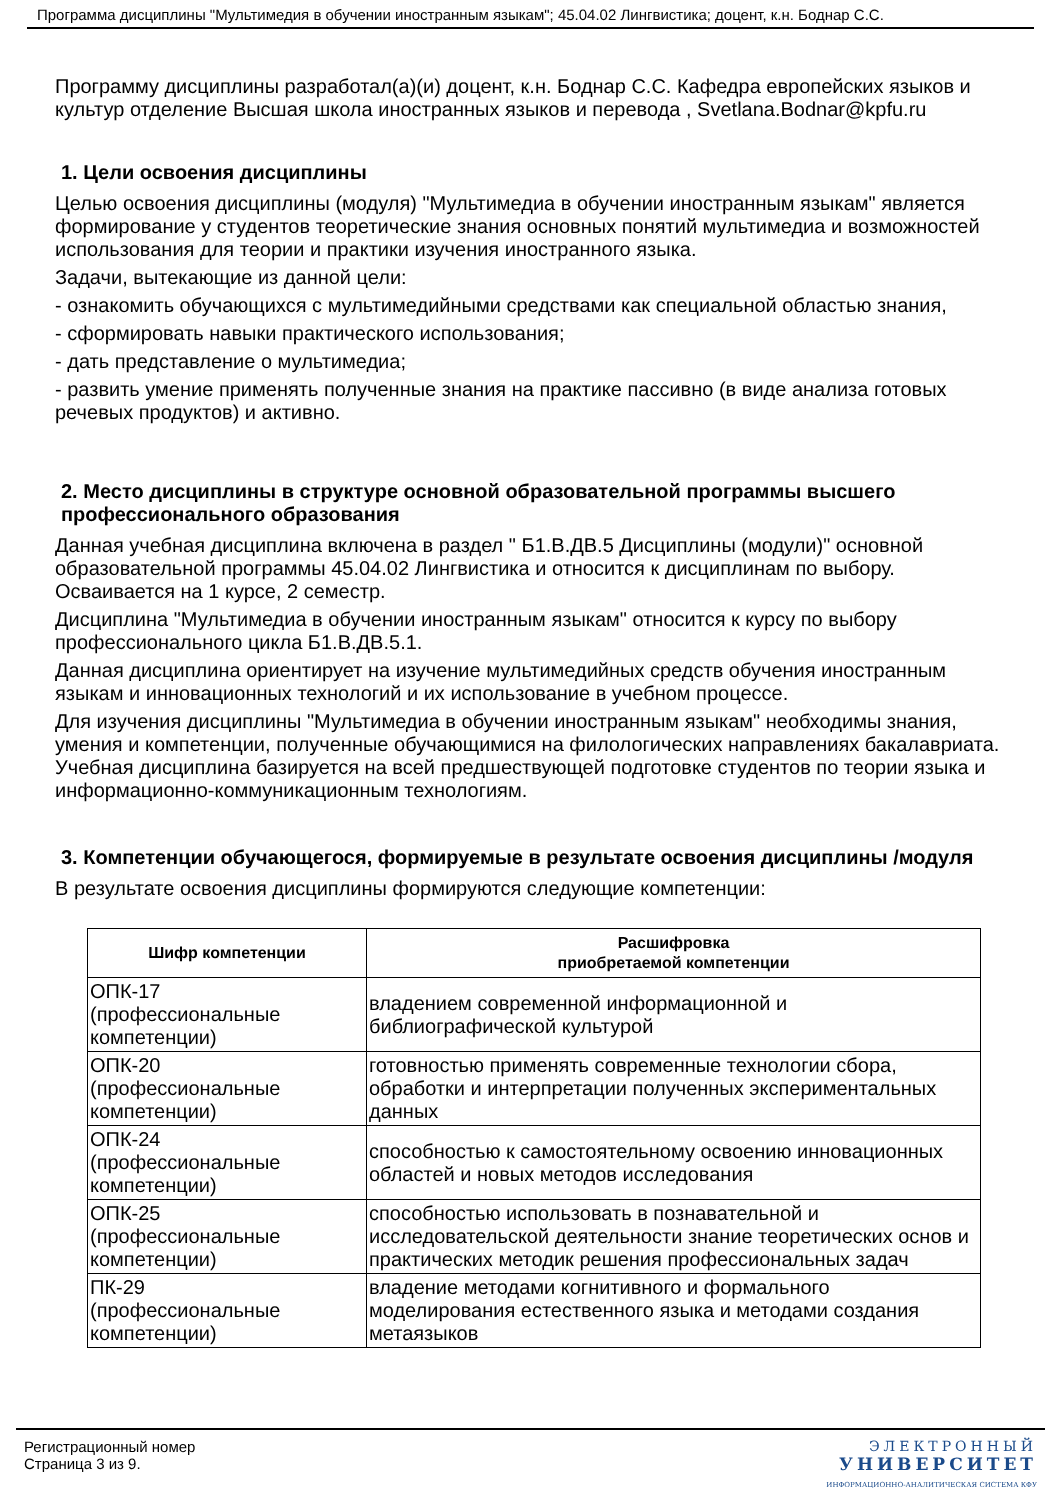Программа дисциплины "Мультимедия в обучении иностранным языкам"; 45.04.02 Лингвистика; доцент, к.н. Боднар С.С.
Программу дисциплины разработал(а)(и) доцент, к.н. Боднар С.С. Кафедра европейских языков и культур отделение Высшая школа иностранных языков и перевода , Svetlana.Bodnar@kpfu.ru
1. Цели освоения дисциплины
Целью освоения дисциплины (модуля) "Мультимедиа в обучении иностранным языкам" является формирование у студентов теоретические знания основных понятий мультимедиа и возможностей использования для теории и практики изучения иностранного языка.
Задачи, вытекающие из данной цели:
- ознакомить обучающихся с мультимедийными средствами как специальной областью знания,
- сформировать навыки практического использования;
- дать представление о мультимедиа;
- развить умение применять полученные знания на практике пассивно (в виде анализа готовых речевых продуктов) и активно.
2. Место дисциплины в структуре основной образовательной программы высшего профессионального образования
Данная учебная дисциплина включена в раздел " Б1.В.ДВ.5 Дисциплины (модули)" основной образовательной программы 45.04.02 Лингвистика и относится к дисциплинам по выбору. Осваивается на 1 курсе, 2 семестр.
Дисциплина "Мультимедиа в обучении иностранным языкам" относится к курсу по выбору профессионального цикла Б1.В.ДВ.5.1.
Данная дисциплина ориентирует на изучение мультимедийных средств обучения иностранным языкам и инновационных технологий и их использование в учебном процессе.
Для изучения дисциплины "Мультимедиа в обучении иностранным языкам" необходимы знания, умения и компетенции, полученные обучающимися на филологических направлениях бакалавриата. Учебная дисциплина базируется на всей предшествующей подготовке студентов по теории языка и информационно-коммуникационным технологиям.
3. Компетенции обучающегося, формируемые в результате освоения дисциплины /модуля
В результате освоения дисциплины формируются следующие компетенции:
| Шифр компетенции | Расшифровка приобретаемой компетенции |
| --- | --- |
| ОПК-17 (профессиональные компетенции) | владением современной информационной и библиографической культурой |
| ОПК-20 (профессиональные компетенции) | готовностью применять современные технологии сбора, обработки и интерпретации полученных экспериментальных данных |
| ОПК-24 (профессиональные компетенции) | способностью к самостоятельному освоению инновационных областей и новых методов исследования |
| ОПК-25 (профессиональные компетенции) | способностью использовать в познавательной и исследовательской деятельности знание теоретических основ и практических методик решения профессиональных задач |
| ПК-29 (профессиональные компетенции) | владение методами когнитивного и формального моделирования естественного языка и методами создания метаязыков |
Регистрационный номер
Страница 3 из 9.
ЭЛЕКТРОННЫЙ
УНИВЕРСИТЕТ
ИНФОРМАЦИОННО-АНАЛИТИЧЕСКАЯ СИСТЕМА КФУ